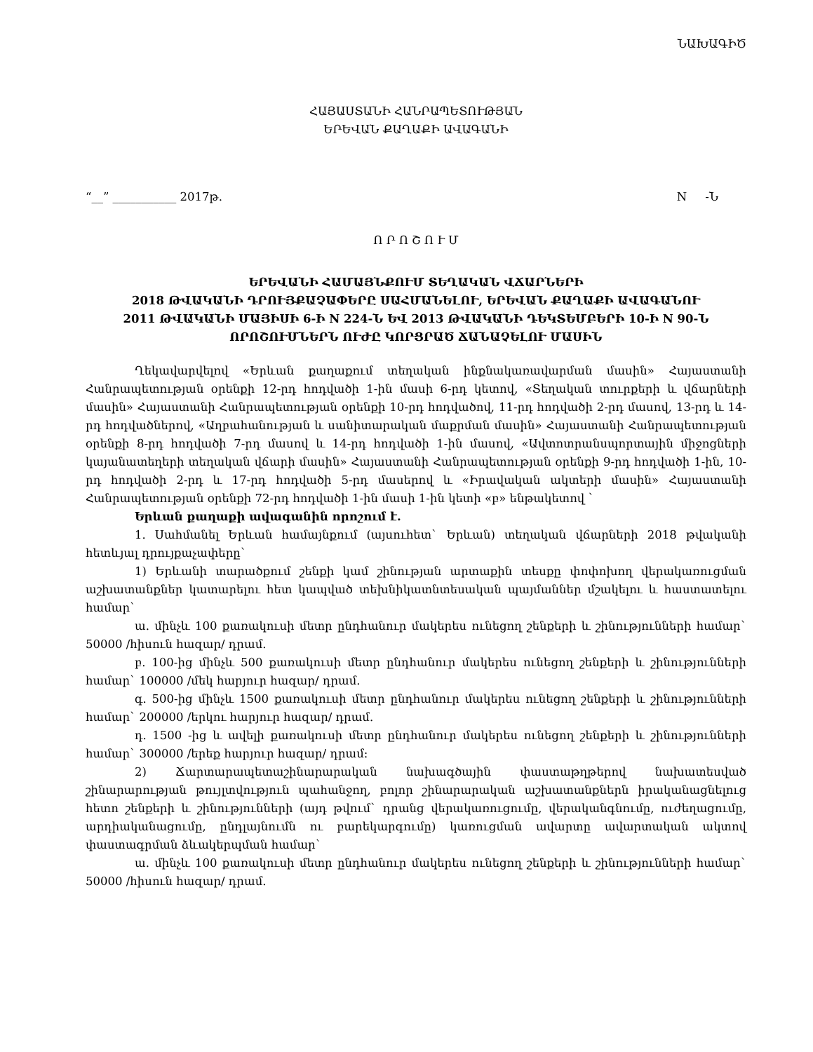ՆԱԽԱԳԻԾ
ՀԱՅԱՍՏԱՆԻ ՀԱՆՐԱՊԵՏՈՒԹՅԱՆ
ԵՐԵՎԱՆ ՔԱՂԱՔԻ ԱՎԱԳԱՆԻ
“__” ___________ 2017թ. N -Ն
Ո Ր Ո Շ Ո Ւ Մ
ԵՐԵՎԱՆԻ ՀԱՄԱՅՆՔՈՒՄ ՏԵՂԱԿԱՆ ՎՃԱՐՆԵՐԻ
2018 ԹՎԱԿԱՆԻ ԴՐՈՒՅՔԱՉԱՓԵՐԸ ՍԱՀՄԱՆԵԼՈՒ, ԵՐԵՎԱՆ ՔԱՂԱՔԻ ԱՎԱԳԱՆՈՒ
2011 ԹՎԱԿԱՆԻ ՄԱՅԻՍԻ 6-Ի N 224-Ն ԵՎ 2013 ԹՎԱԿԱՆԻ ԴԵԿՏԵՄԲԵՐԻ 10-Ի N 90-Ն
ՈՐՈՇՈՒՄՆԵՐՆ ՈՒԺԸ ԿՈՐՑՐԱԾ ՃԱՆԱՉԵԼՈՒ ՄԱՍԻՆ
Ղեկավարվելով «Երևան քաղաքում տեղական ինքնակառավարման մասին» Հայաստանի Հանրապետության օրենքի 12-րդ հոդվածի 1-ին մասի 6-րդ կետով, «Տեղական տուրքերի և վճարների մասին» Հայաստանի Հանրապետության օրենքի 10-րդ հոդվածով, 11-րդ հոդվածի 2-րդ մասով, 13-րդ և 14-րդ հոդվածներով, «Աղբահանության և սանիտարական մաքրման մասին» Հայաստանի Հանրապետության օրենքի 8-րդ հոդվածի 7-րդ մասով և 14-րդ հոդվածի 1-ին մասով, «Ավտոտրանսպորտային միջոցների կայանատեղերի տեղական վճարի մասին» Հայաստանի Հանրապետության օրենքի 9-րդ հոդվածի 1-ին, 10-րդ հոդվածի 2-րդ և 17-րդ հոդվածի 5-րդ մասերով և «Իրավական ակտերի մասին» Հայաստանի Հանրապետության օրենքի 72-րդ հոդվածի 1-ին մասի 1-ին կետի «բ» ենթակետով `
Երևան քաղաքի ավագանին որոշում է.
1. Սահմանել Երևան համայնքում (այսուհետ` Երևան) տեղական վճարների 2018 թվականի հետևյալ դրույքաչափերը`
1) Երևանի տարածքում շենքի կամ շինության արտաքին տեսքը փոփոխող վերակառուցման աշխատանքներ կատարելու հետ կապված տեխնիկատնտեսական պայմաններ մշակելու և հաստատելու համար`
ա. մինչև 100 քառակուսի մետր ընդհանուր մակերես ունեցող շենքերի և շինությունների համար` 50000 /հիսուն հազար/ դրամ.
բ. 100-ից մինչև 500 քառակուսի մետր ընդհանուր մակերես ունեցող շենքերի և շինությունների համար` 100000 /մեկ հարյուր հազար/ դրամ.
գ. 500-ից մինչև 1500 քառակուսի մետր ընդհանուր մակերես ունեցող շենքերի և շինությունների համար` 200000 /երկու հարյուր հազար/ դրամ.
դ. 1500 -ից և ավելի քառակուսի մետր ընդհանուր մակերես ունեցող շենքերի և շինությունների համար` 300000 /երեք հարյուր հազար/ դրամ:
2) Ճարտարապետաշինարարական նախագծային փաստաթղթերով նախատեսված շինարարության թույլտվություն պահանջող, բոլոր շինարարական աշխատանքներն իրականացնելուց հետո շենքերի և շինությունների (այդ թվում` դրանց վերակառուցումը, վերականգնումը, ուժեղացումը, արդիականացումը, ընդլայնումն ու բարեկարգումը) կառուցման ավարտը ավարտական ակտով փաստագրման ձևակերպման համար`
ա. մինչև 100 քառակուսի մետր ընդհանուր մակերես ունեցող շենքերի և շինությունների համար` 50000 /հիսուն հազար/ դրամ.